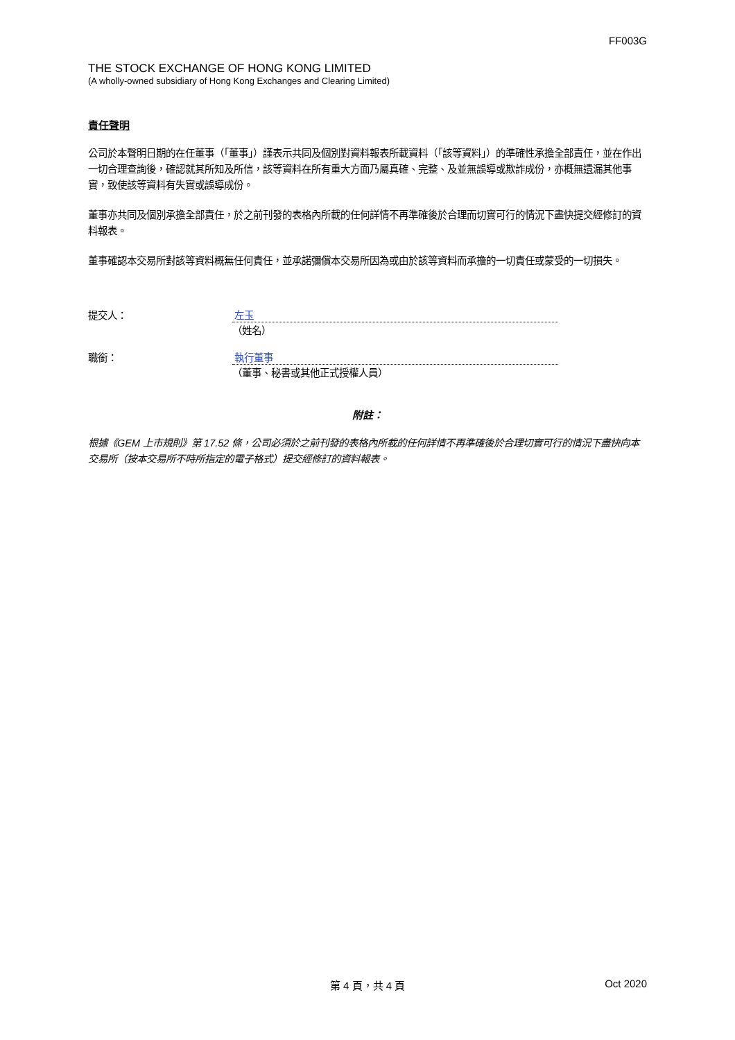FF003G
THE STOCK EXCHANGE OF HONG KONG LIMITED
(A wholly-owned subsidiary of Hong Kong Exchanges and Clearing Limited)
責任聲明
公司於本聲明日期的在任董事（「董事」）謹表示共同及個別對資料報表所載資料（「該等資料」）的準確性承擔全部責任，並在作出一切合理查詢後，確認就其所知及所信，該等資料在所有重大方面乃屬真確、完整、及並無誤導或欺詐成份，亦概無遺漏其他事實，致使該等資料有失實或誤導成份。
董事亦共同及個別承擔全部責任，於之前刊發的表格內所載的任何詳情不再準確後於合理而切實可行的情況下盡快提交經修訂的資料報表。
董事確認本交易所對該等資料概無任何責任，並承諾彌償本交易所因為或由於該等資料而承擔的一切責任或蒙受的一切損失。
提交人： 左玉
（姓名）
職銜： 執行董事
（董事、秘書或其他正式授權人員）
附註：
根據《GEM 上市規則》第 17.52 條，公司必須於之前刊發的表格內所載的任何詳情不再準確後於合理切實可行的情況下盡快向本交易所（按本交易所不時所指定的電子格式）提交經修訂的資料報表。
第 4 頁，共 4 頁 Oct 2020